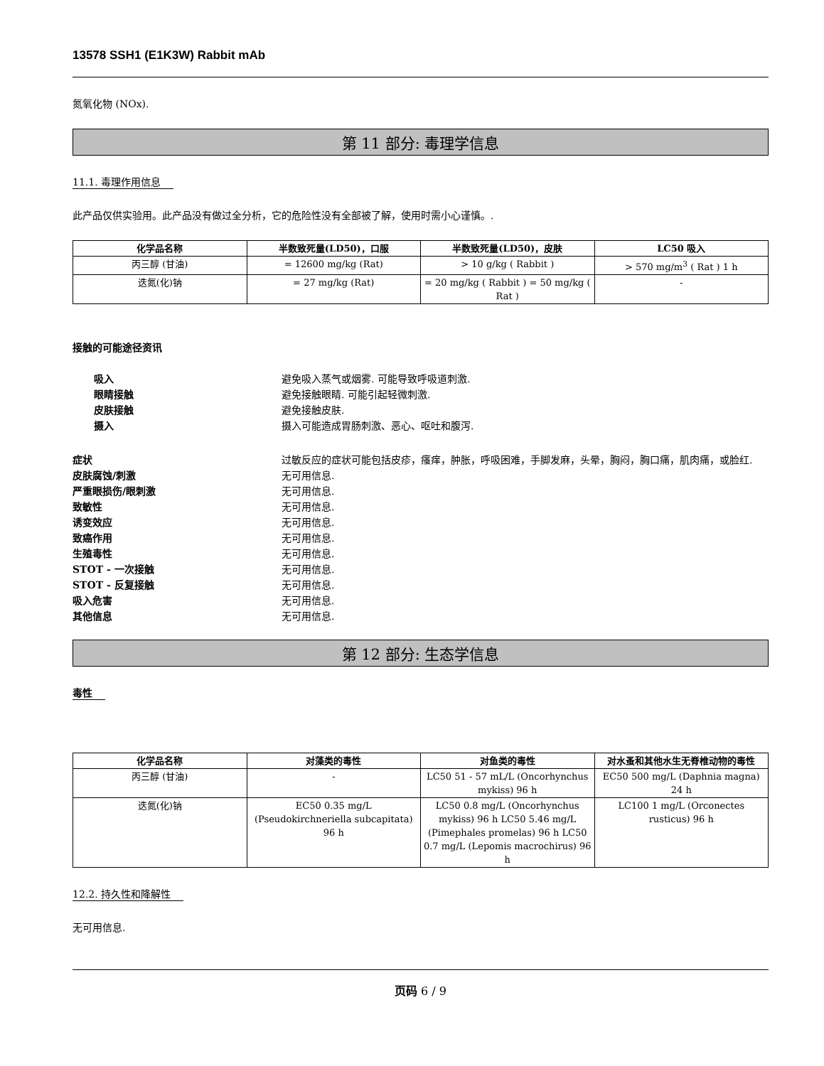13578 SSH1 (E1K3W) Rabbit mAb
氮氧化物 (NOx).
第 11 部分: 毒理学信息
11.1. 毒理作用信息
此产品仅供实验用。此产品没有做过全分析，它的危险性没有全部被了解，使用时需小心谨慎。.
| 化学品名称 | 半数致死量(LD50)，口服 | 半数致死量(LD50)，皮肤 | LC50 吸入 |
| --- | --- | --- | --- |
| 丙三醇 (甘油) | = 12600 mg/kg (Rat) | > 10 g/kg ( Rabbit ) | > 570 mg/m<sup>3</sup> ( Rat ) 1 h |
| 迭氮(化)钠 | = 27 mg/kg (Rat) | = 20 mg/kg ( Rabbit ) = 50 mg/kg ( Rat ) | - |
接触的可能途径资讯
吸入 避免吸入蒸气或烟雾. 可能导致呼吸道刺激.
眼睛接触 避免接触眼睛. 可能引起轻微刺激.
皮肤接触 避免接触皮肤.
摄入 摄入可能造成胃肠刺激、恶心、呕吐和腹泻.
症状 过敏反应的症状可能包括皮疹，瘙痒，肿胀，呼吸困难，手脚发麻，头晕，胸闷，胸口痛，肌肉痛，或脸红.
皮肤腐蚀/刺激 无可用信息.
严重眼损伤/眼刺激 无可用信息.
致敏性 无可用信息.
诱变效应 无可用信息.
致癌作用 无可用信息.
生殖毒性 无可用信息.
STOT - 一次接触 无可用信息.
STOT - 反复接触 无可用信息.
吸入危害 无可用信息.
其他信息 无可用信息.
第 12 部分: 生态学信息
毒性
| 化学品名称 | 对藻类的毒性 | 对鱼类的毒性 | 对水蚤和其他水生无脊椎动物的毒性 |
| --- | --- | --- | --- |
| 丙三醇 (甘油) | - | LC50 51 - 57 mL/L (Oncorhynchus mykiss) 96 h | EC50 500 mg/L (Daphnia magna) 24 h |
| 迭氮(化)钠 | EC50 0.35 mg/L (Pseudokirchneriella subcapitata) 96 h | LC50 0.8 mg/L (Oncorhynchus mykiss) 96 h LC50 5.46 mg/L (Pimephales promelas) 96 h LC50 0.7 mg/L (Lepomis macrochirus) 96 h | LC100 1 mg/L (Orconectes rusticus) 96 h |
12.2. 持久性和降解性
无可用信息.
页码 6 / 9